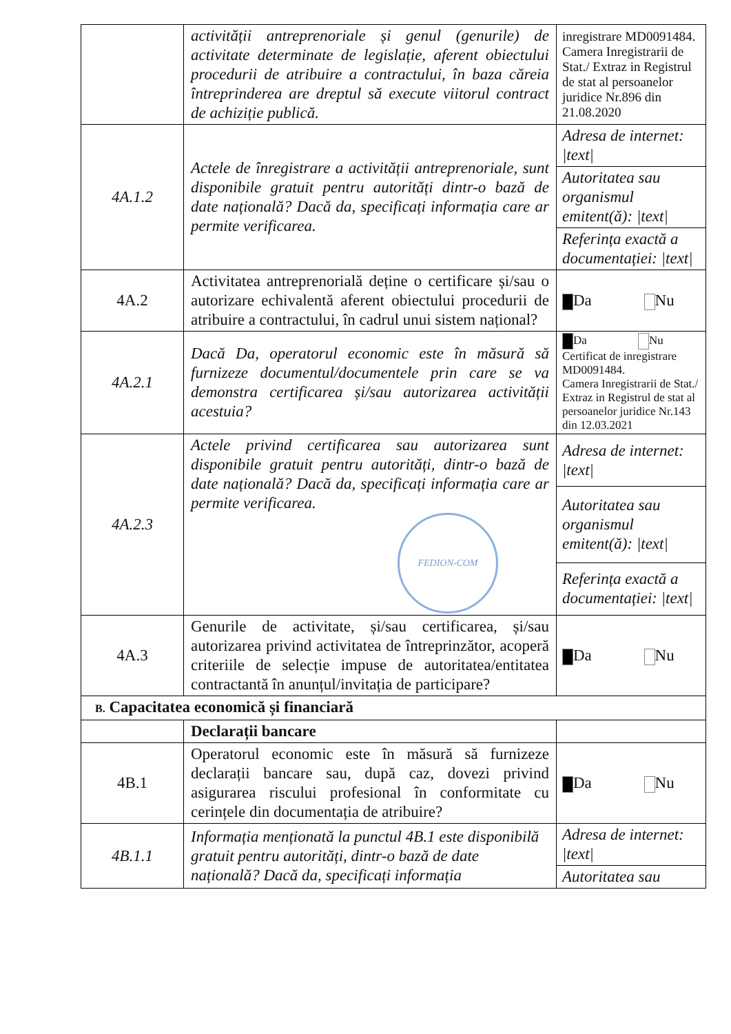| | activității antreprenoriale și genul (genurile) de activitate determinate de legislație, aferent obiectului procedurii de atribuire a contractului, în baza căreia întreprinderea are dreptul să execute viitorul contract de achiziție publică. | inregistrare MD0091484. Camera Inregistrarii de Stat./ Extraz in Registrul de stat al persoanelor juridice Nr.896 din 21.08.2020 |
| 4A.1.2 | Actele de înregistrare a activității antreprenoriale, sunt disponibile gratuit pentru autorități dintr-o bază de date națională? Dacă da, specificați informația care ar permite verificarea. | Adresa de internet: /text/ |
| | | Autoritatea sau organismul emitent(ă): /text/ |
| | | Referința exactă a documentației: /text/ |
| 4A.2 | Activitatea antreprenorială deține o certificare și/sau o autorizare echivalentă aferent obiectului procedurii de atribuire a contractului, în cadrul unui sistem național? | Da Nu |
| 4A.2.1 | Dacă Da, operatorul economic este în măsură să furnizeze documentul/documentele prin care se va demonstra certificarea și/sau autorizarea activității acestuia? | Da Nu Certificat de inregistrare MD0091484. Camera Inregistrarii de Stat./ Extraz in Registrul de stat al persoanelor juridice Nr.143 din 12.03.2021 |
| 4A.2.3 | Actele privind certificarea sau autorizarea sunt disponibile gratuit pentru autorități, dintr-o bază de date națională? Dacă da, specificați informația care ar permite verificarea. FEDION-COM | Adresa de internet: /text/ |
| | | Autoritatea sau organismul emitent(ă): /text/ |
| | | Referința exactă a documentației: /text/ |
| 4A.3 | Genurile de activitate, și/sau certificarea, și/sau autorizarea privind activitatea de întreprinzător, acoperă criteriile de selecție impuse de autoritatea/entitatea contractantă în anunțul/invitația de participare? | Da Nu |
| B. Capacitatea economică și financiară | | |
| | Declarații bancare | |
| 4B.1 | Operatorul economic este în măsură să furnizeze declarații bancare sau, după caz, dovezi privind asigurarea riscului profesional în conformitate cu cerințele din documentația de atribuire? | Da Nu |
| 4B.1.1 | Informația menționată la punctul 4B.1 este disponibilă gratuit pentru autorități, dintr-o bază de date națională? Dacă da, specificați informația | Adresa de internet: /text/ |
| | | Autoritatea sau |